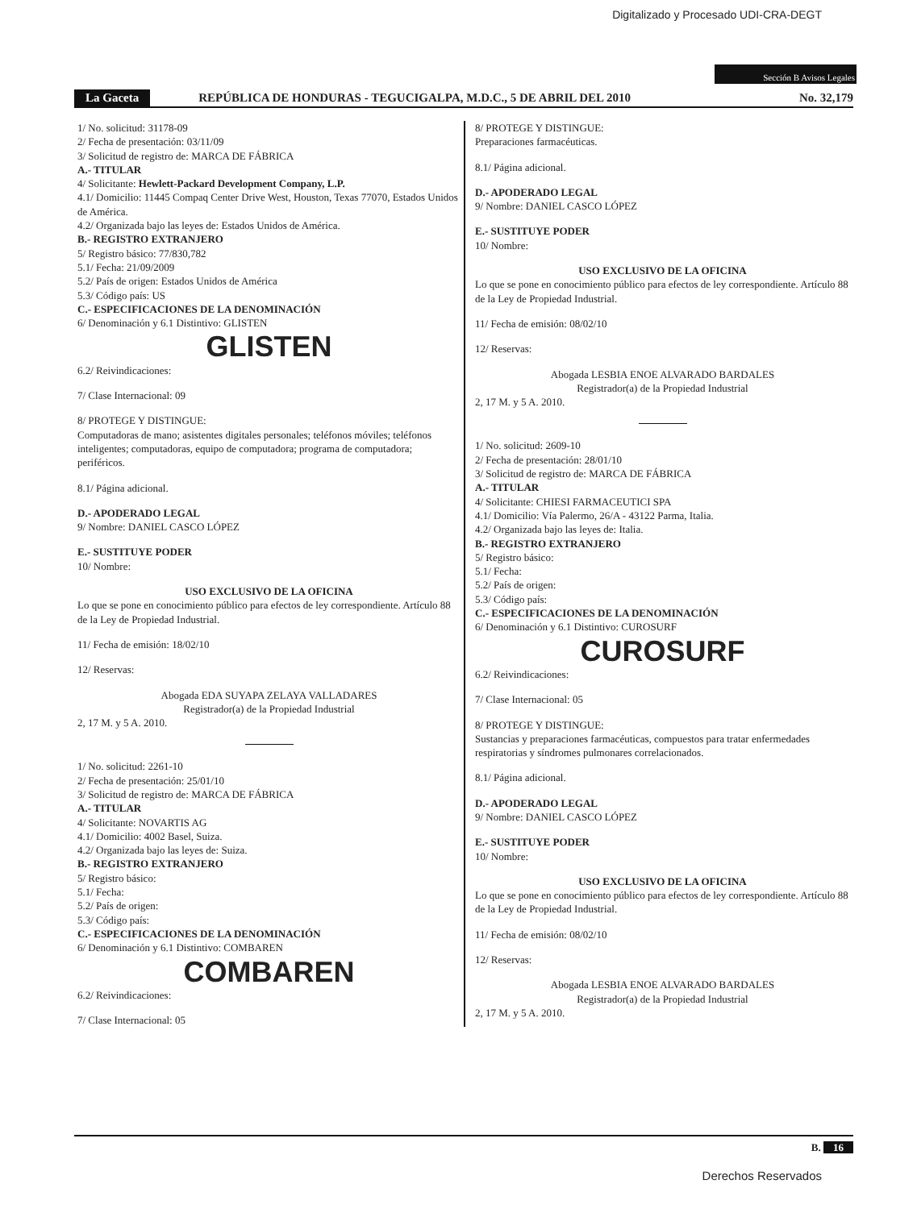Digitalizado y Procesado UDI-CRA-DEGT
Sección B Avisos Legales
La Gaceta REPÚBLICA DE HONDURAS - TEGUCIGALPA, M.D.C., 5 DE ABRIL DEL 2010 No. 32,179
1/ No. solicitud: 31178-09
2/ Fecha de presentación: 03/11/09
3/ Solicitud de registro de: MARCA DE FÁBRICA
A.- TITULAR
4/ Solicitante: Hewlett-Packard Development Company, L.P.
4.1/ Domicilio: 11445 Compaq Center Drive West, Houston, Texas 77070, Estados Unidos de América.
4.2/ Organizada bajo las leyes de: Estados Unidos de América.
B.- REGISTRO EXTRANJERO
5/ Registro básico: 77/830,782
5.1/ Fecha: 21/09/2009
5.2/ País de origen: Estados Unidos de América
5.3/ Código país: US
C.- ESPECIFICACIONES DE LA DENOMINACIÓN
6/ Denominación y 6.1 Distintivo: GLISTEN
GLISTEN
6.2/ Reivindicaciones:
7/ Clase Internacional: 09
8/ PROTEGE Y DISTINGUE:
Computadoras de mano; asistentes digitales personales; teléfonos móviles; teléfonos inteligentes; computadoras, equipo de computadora; programa de computadora; periféricos.
8.1/ Página adicional.
D.- APODERADO LEGAL
9/ Nombre: DANIEL CASCO LÓPEZ
E.- SUSTITUYE PODER
10/ Nombre:
USO EXCLUSIVO DE LA OFICINA
Lo que se pone en conocimiento público para efectos de ley correspondiente. Artículo 88 de la Ley de Propiedad Industrial.
11/ Fecha de emisión: 18/02/10
12/ Reservas:
Abogada EDA SUYAPA ZELAYA VALLADARES
Registrador(a) de la Propiedad Industrial
2, 17 M. y 5 A. 2010.
1/ No. solicitud: 2261-10
2/ Fecha de presentación: 25/01/10
3/ Solicitud de registro de: MARCA DE FÁBRICA
A.- TITULAR
4/ Solicitante: NOVARTIS AG
4.1/ Domicilio: 4002 Basel, Suiza.
4.2/ Organizada bajo las leyes de: Suiza.
B.- REGISTRO EXTRANJERO
5/ Registro básico:
5.1/ Fecha:
5.2/ País de origen:
5.3/ Código país:
C.- ESPECIFICACIONES DE LA DENOMINACIÓN
6/ Denominación y 6.1 Distintivo: COMBAREN
COMBAREN
6.2/ Reivindicaciones:
7/ Clase Internacional: 05
8/ PROTEGE Y DISTINGUE:
Preparaciones farmacéuticas.
8.1/ Página adicional.
D.- APODERADO LEGAL
9/ Nombre: DANIEL CASCO LÓPEZ
E.- SUSTITUYE PODER
10/ Nombre:
USO EXCLUSIVO DE LA OFICINA
Lo que se pone en conocimiento público para efectos de ley correspondiente. Artículo 88 de la Ley de Propiedad Industrial.
11/ Fecha de emisión: 08/02/10
12/ Reservas:
Abogada LESBIA ENOE ALVARADO BARDALES
Registrador(a) de la Propiedad Industrial
2, 17 M. y 5 A. 2010.
1/ No. solicitud: 2609-10
2/ Fecha de presentación: 28/01/10
3/ Solicitud de registro de: MARCA DE FÁBRICA
A.- TITULAR
4/ Solicitante: CHIESI FARMACEUTICI SPA
4.1/ Domicilio: Vía Palermo, 26/A - 43122 Parma, Italia.
4.2/ Organizada bajo las leyes de: Italia.
B.- REGISTRO EXTRANJERO
5/ Registro básico:
5.1/ Fecha:
5.2/ País de origen:
5.3/ Código país:
C.- ESPECIFICACIONES DE LA DENOMINACIÓN
6/ Denominación y 6.1 Distintivo: CUROSURF
CUROSURF
6.2/ Reivindicaciones:
7/ Clase Internacional: 05
8/ PROTEGE Y DISTINGUE:
Sustancias y preparaciones farmacéuticas, compuestos para tratar enfermedades respiratorias y síndromes pulmonares correlacionados.
8.1/ Página adicional.
D.- APODERADO LEGAL
9/ Nombre: DANIEL CASCO LÓPEZ
E.- SUSTITUYE PODER
10/ Nombre:
USO EXCLUSIVO DE LA OFICINA
Lo que se pone en conocimiento público para efectos de ley correspondiente. Artículo 88 de la Ley de Propiedad Industrial.
11/ Fecha de emisión: 08/02/10
12/ Reservas:
Abogada LESBIA ENOE ALVARADO BARDALES
Registrador(a) de la Propiedad Industrial
2, 17 M. y 5 A. 2010.
B. 16
Derechos Reservados